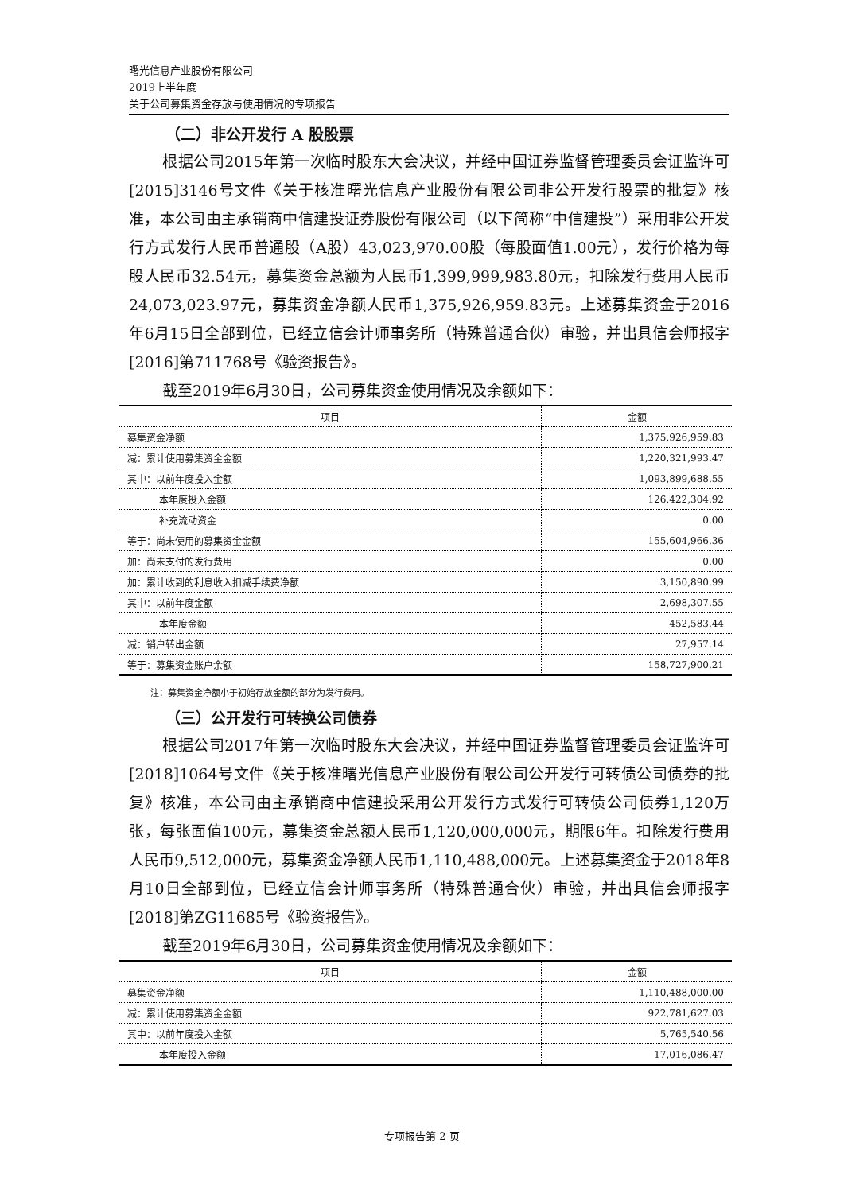曙光信息产业股份有限公司
2019上半年度
关于公司募集资金存放与使用情况的专项报告
（二）非公开发行 A 股股票
根据公司2015年第一次临时股东大会决议，并经中国证券监督管理委员会证监许可[2015]3146号文件《关于核准曙光信息产业股份有限公司非公开发行股票的批复》核准，本公司由主承销商中信建投证券股份有限公司（以下简称“中信建投”）采用非公开发行方式发行人民币普通股（A股）43,023,970.00股（每股面值1.00元），发行价格为每股人民币32.54元，募集资金总额为人民币1,399,999,983.80元，扣除发行费用人民币24,073,023.97元，募集资金净额人民币1,375,926,959.83元。上述募集资金于2016年6月15日全部到位，已经立信会计师事务所（特殊普通合伙）审验，并出具信会师报字[2016]第711768号《验资报告》。
截至2019年6月30日，公司募集资金使用情况及余额如下：
| 项目 | 金额 |
| --- | --- |
| 募集资金净额 | 1,375,926,959.83 |
| 减：累计使用募集资金金额 | 1,220,321,993.47 |
| 其中：以前年度投入金额 | 1,093,899,688.55 |
| 本年度投入金额 | 126,422,304.92 |
| 补充流动资金 | 0.00 |
| 等于：尚未使用的募集资金金额 | 155,604,966.36 |
| 加：尚未支付的发行费用 | 0.00 |
| 加：累计收到的利息收入扣减手续费净额 | 3,150,890.99 |
| 其中：以前年度金额 | 2,698,307.55 |
| 本年度金额 | 452,583.44 |
| 减：销户转出金额 | 27,957.14 |
| 等于：募集资金账户余额 | 158,727,900.21 |
注：募集资金净额小于初始存放金额的部分为发行费用。
（三）公开发行可转换公司债券
根据公司2017年第一次临时股东大会决议，并经中国证券监督管理委员会证监许可[2018]1064号文件《关于核准曙光信息产业股份有限公司公开发行可转债公司债券的批复》核准，本公司由主承销商中信建投采用公开发行方式发行可转债公司债券1,120万张，每张面值100元，募集资金总额人民币1,120,000,000元，期限6年。扣除发行费用人民币9,512,000元，募集资金净额人民币1,110,488,000元。上述募集资金于2018年8月10日全部到位，已经立信会计师事务所（特殊普通合伙）审验，并出具信会师报字[2018]第ZG11685号《验资报告》。
截至2019年6月30日，公司募集资金使用情况及余额如下：
| 项目 | 金额 |
| --- | --- |
| 募集资金净额 | 1,110,488,000.00 |
| 减：累计使用募集资金金额 | 922,781,627.03 |
| 其中：以前年度投入金额 | 5,765,540.56 |
| 本年度投入金额 | 17,016,086.47 |
专项报告第 2 页